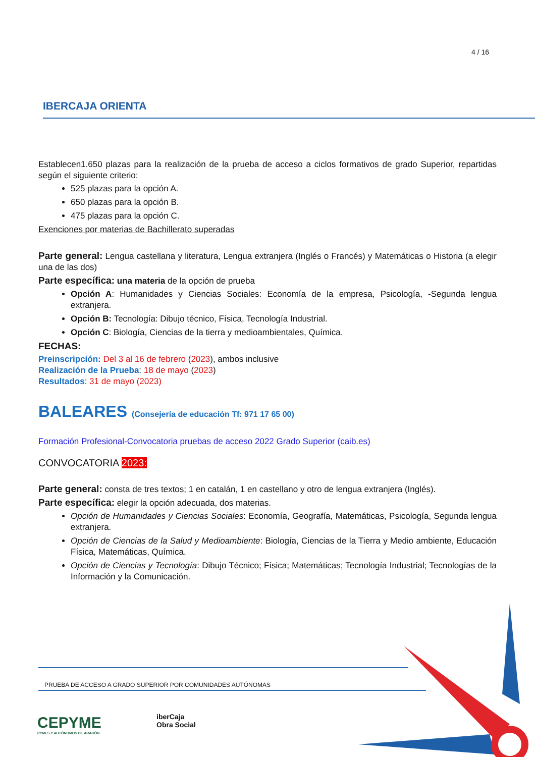4 / 16
IBERCAJA ORIENTA
Establecen1.650 plazas para la realización de la prueba de acceso a ciclos formativos de grado Superior, repartidas según el siguiente criterio:
525 plazas para la opción A.
650 plazas para la opción B.
475 plazas para la opción C.
Exenciones por materias de Bachillerato superadas
Parte general: Lengua castellana y literatura, Lengua extranjera (Inglés o Francés) y Matemáticas o Historia (a elegir una de las dos)
Parte específica: una materia de la opción de prueba
Opción A: Humanidades y Ciencias Sociales: Economía de la empresa, Psicología, -Segunda lengua extranjera.
Opción B: Tecnología: Dibujo técnico, Física, Tecnología Industrial.
Opción C: Biología, Ciencias de la tierra y medioambientales, Química.
FECHAS:
Preinscripción: Del 3 al 16 de febrero (2023), ambos inclusive
Realización de la Prueba: 18 de mayo (2023)
Resultados: 31 de mayo (2023)
BALEARES (Consejería de educación Tf: 971 17 65 00)
Formación Profesional-Convocatoria pruebas de acceso 2022 Grado Superior (caib.es)
CONVOCATORIA 2023:
Parte general: consta de tres textos; 1 en catalán, 1 en castellano y otro de lengua extranjera (Inglés).
Parte específica: elegir la opción adecuada, dos materias.
Opción de Humanidades y Ciencias Sociales: Economía, Geografía, Matemáticas, Psicología, Segunda lengua extranjera.
Opción de Ciencias de la Salud y Medioambiente: Biología, Ciencias de la Tierra y Medio ambiente, Educación Física, Matemáticas, Química.
Opción de Ciencias y Tecnología: Dibujo Técnico; Física; Matemáticas; Tecnología Industrial; Tecnologías de la Información y la Comunicación.
PRUEBA DE ACCESO A GRADO SUPERIOR POR COMUNIDADES AUTÓNOMAS
CEPYME
PYMES Y AUTÓNOMOS DE ARAGÓN
iberCaja
Obra Social